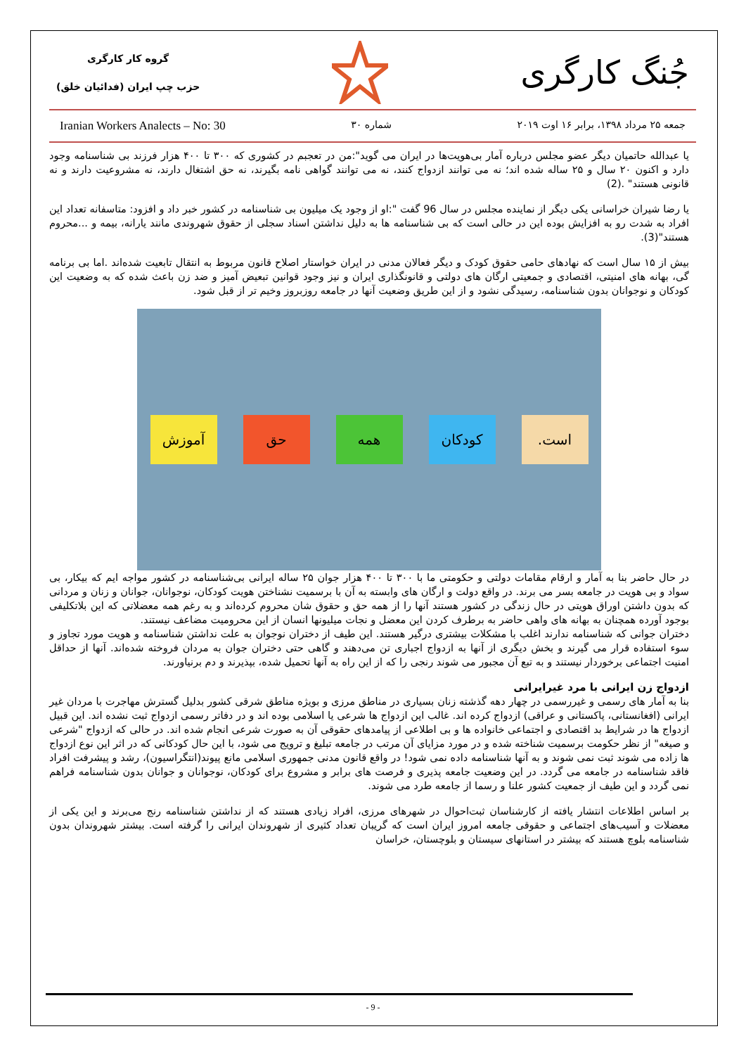جُنگ کارگری
گروه کار کارگری
حزب چپ ایران (فدائیان خلق)
جمعه ۲۵ مرداد ۱۳۹۸، برابر ۱۶ اوت ۲۰۱۹ شماره ۳۰ Iranian Workers Analects – No: 30
یا عبدالله حاتمیان دیگر عضو مجلس درباره آمار بی‌هویت‌ها در ایران می گوید":من در تعجبم در کشوری که ۳۰۰ تا ۴۰۰ هزار فرزند بی شناسنامه وجود دارد و اکنون ۲۰ سال و ۲۵ ساله شده اند؛ نه می توانند ازدواج کنند، نه می توانند گواهی نامه بگیرند، نه حق اشتغال دارند، نه مشروعیت دارند و نه قانونی هستند" .(2)
یا رضا شیران خراسانی یکی دیگر از نماینده مجلس در سال 96 گفت ":او از وجود یک میلیون بی شناسنامه در کشور خبر داد و افزود: متاسفانه تعداد این افراد به شدت رو به افزایش بوده این در حالی است که بی شناسنامه ها به دلیل نداشتن اسناد سجلی از حقوق شهروندی مانند یارانه، بیمه و ...محروم هستند"(3).
بیش از ۱۵ سال است که نهادهای حامی حقوق کودک و دیگر فعالان مدنی در ایران خواستار اصلاح قانون مربوط به انتقال تابعیت شده‌اند .اما بی برنامه گی، بهانه های امنیتی، اقتصادی و جمعیتی ارگان های دولتی و قانونگذاری ایران و نیز وجود قوانین تبعیض آمیز و ضد زن باعث شده که به وضعیت این کودکان و نوجوانان بدون شناسنامه، رسیدگی نشود و از این طریق وضعیت آنها در جامعه روزبروز وخیم تر از قبل شود.
است. کودکان همه حق آموزش
در حال حاضر بنا به آمار و ارقام مقامات دولتی و حکومتی ما با ۳۰۰ تا ۴۰۰ هزار جوان ۲۵ ساله ایرانی بی‌شناسنامه در کشور مواجه ایم که بیکار، بی سواد و بی هویت در جامعه بسر می برند. در واقع دولت و ارگان های وابسته به آن با برسمیت نشناختن هویت کودکان، نوجوانان، جوانان و زنان و مردانی که بدون داشتن اوراق هویتی در حال زندگی در کشور هستند آنها را از همه حق و حقوق شان محروم کرده‌اند و به رغم همه معضلاتی که این بلاتکلیفی بوجود آورده همچنان به بهانه های واهی حاضر به برطرف کردن این معضل و نجات میلیونها انسان از این محرومیت مضاعف نیستند.
دختران جوانی که شناسنامه ندارند اغلب با مشکلات بیشتری درگیر هستند. این طیف از دختران نوجوان به علت نداشتن شناسنامه و هویت مورد تجاوز و سوء استفاده قرار می گیرند و بخش دیگری از آنها به ازدواج اجباری تن می‌دهند و گاهی حتی دختران جوان به مردان فروخته شده‌اند. آنها از حداقل امنیت اجتماعی برخوردار نیستند و به تبع آن مجبور می شوند رنجی را که از این راه به آنها تحمیل شده، بپذیرند و دم برنیاورند.
ازدواج زن ایرانی با مرد غیرایرانی
بنا به آمار های رسمی و غیررسمی در چهار دهه گذشته زنان بسیاری در مناطق مرزی و بویژه مناطق شرقی کشور بدلیل گسترش مهاجرت با مردان غیر ایرانی (افغانستانی، پاکستانی و عراقی) ازدواج کرده اند. غالب این ازدواج ها شرعی یا اسلامی بوده اند و در دفاتر رسمی ازدواج ثبت نشده اند. این قبیل ازدواج ها در شرایط بد اقتصادی و اجتماعی خانواده ها و بی اطلاعی از پیامدهای حقوقی آن به صورت شرعی انجام شده اند. در حالی که ازدواج "شرعی و صیغه" از نظر حکومت برسمیت شناخته شده و در مورد مزایای آن مرتب در جامعه تبلیغ و ترویج می شود، با این حال کودکانی که در اثر این نوع ازدواج ها زاده می شوند ثبت نمی شوند و به آنها شناسنامه داده نمی شود! در واقع قانون مدنی جمهوری اسلامی مانع پیوند(انتگراسیون)، رشد و پیشرفت افراد فاقد شناسنامه در جامعه می گردد. در این وضعیت جامعه پذیری و فرصت های برابر و مشروع برای کودکان، نوجوانان و جوانان بدون شناسنامه فراهم نمی گردد و این طیف از جمعیت کشور علنا و رسما از جامعه طرد می شوند.
بر اساس اطلاعات انتشار یافته از کارشناسان ثبت‌احوال در شهرهای مرزی، افراد زیادی هستند که از نداشتن شناسنامه رنج می‌برند و این یکی از معضلات و آسیب‌های اجتماعی و حقوقی جامعه امروز ایران است که گریبان تعداد کثیری از شهروندان ایرانی را گرفته است. بیشتر شهروندان بدون شناسنامه بلوچ هستند که بیشتر در استانهای سیستان و بلوچستان، خراسان
- 9 -